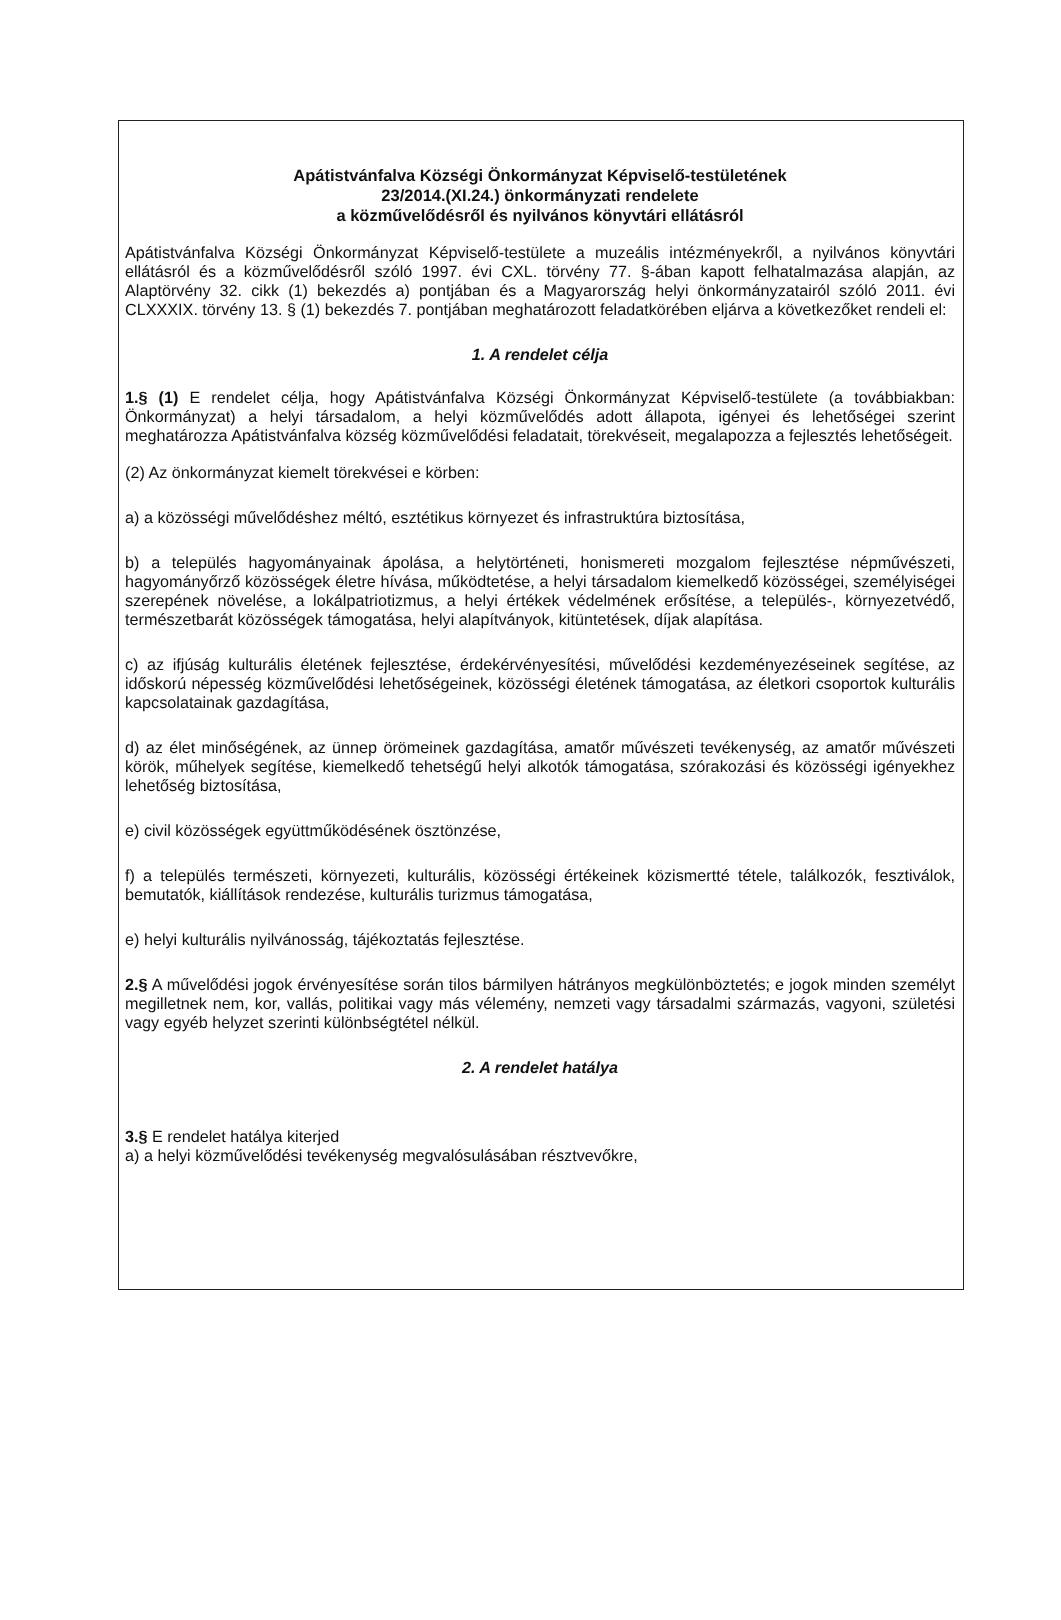Apátistvánfalva Községi Önkormányzat Képviselő-testületének
23/2014.(XI.24.) önkormányzati rendelete
a közművelődésről és nyilvános könyvtári ellátásról
Apátistvánfalva Községi Önkormányzat Képviselő-testülete a muzeális intézményekről, a nyilvános könyvtári ellátásról és a közművelődésről szóló 1997. évi CXL. törvény 77. §-ában kapott felhatalmazása alapján, az Alaptörvény 32. cikk (1) bekezdés a) pontjában és a Magyarország helyi önkormányzatairól szóló 2011. évi CLXXXIX. törvény 13. § (1) bekezdés 7. pontjában meghatározott feladatkörében eljárva a következőket rendeli el:
1. A rendelet célja
1.§ (1) E rendelet célja, hogy Apátistvánfalva Községi Önkormányzat Képviselő-testülete (a továbbiakban: Önkormányzat) a helyi társadalom, a helyi közművelődés adott állapota, igényei és lehetőségei szerint meghatározza Apátistvánfalva község közművelődési feladatait, törekvéseit, megalapozza a fejlesztés lehetőségeit.
(2) Az önkormányzat kiemelt törekvései e körben:
a) a közösségi művelődéshez méltó, esztétikus környezet és infrastruktúra biztosítása,
b) a település hagyományainak ápolása, a helytörténeti, honismereti mozgalom fejlesztése népművészeti, hagyományőrző közösségek életre hívása, működtetése, a helyi társadalom kiemelkedő közösségei, személyiségei szerepének növelése, a lokálpatriotizmus, a helyi értékek védelmének erősítése, a település-, környezetvédő, természetbarát közösségek támogatása, helyi alapítványok, kitüntetések, díjak alapítása.
c) az ifjúság kulturális életének fejlesztése, érdekérvényesítési, művelődési kezdeményezéseinek segítése, az időskorú népesség közművelődési lehetőségeinek, közösségi életének támogatása, az életkori csoportok kulturális kapcsolatainak gazdagítása,
d) az élet minőségének, az ünnep örömeinek gazdagítása, amatőr művészeti tevékenység, az amatőr művészeti körök, műhelyek segítése, kiemelkedő tehetségű helyi alkotók támogatása, szórakozási és közösségi igényekhez lehetőség biztosítása,
e) civil közösségek együttműködésének ösztönzése,
f) a település természeti, környezeti, kulturális, közösségi értékeinek közismertté tétele, találkozók, fesztiválok, bemutatók, kiállítások rendezése, kulturális turizmus támogatása,
e) helyi kulturális nyilvánosság, tájékoztatás fejlesztése.
2.§ A művelődési jogok érvényesítése során tilos bármilyen hátrányos megkülönböztetés; e jogok minden személyt megilletnek nem, kor, vallás, politikai vagy más vélemény, nemzeti vagy társadalmi származás, vagyoni, születési vagy egyéb helyzet szerinti különbségtétel nélkül.
2. A rendelet hatálya
3.§ E rendelet hatálya kiterjed
a) a helyi közművelődési tevékenység megvalósulásában résztvevőkre,